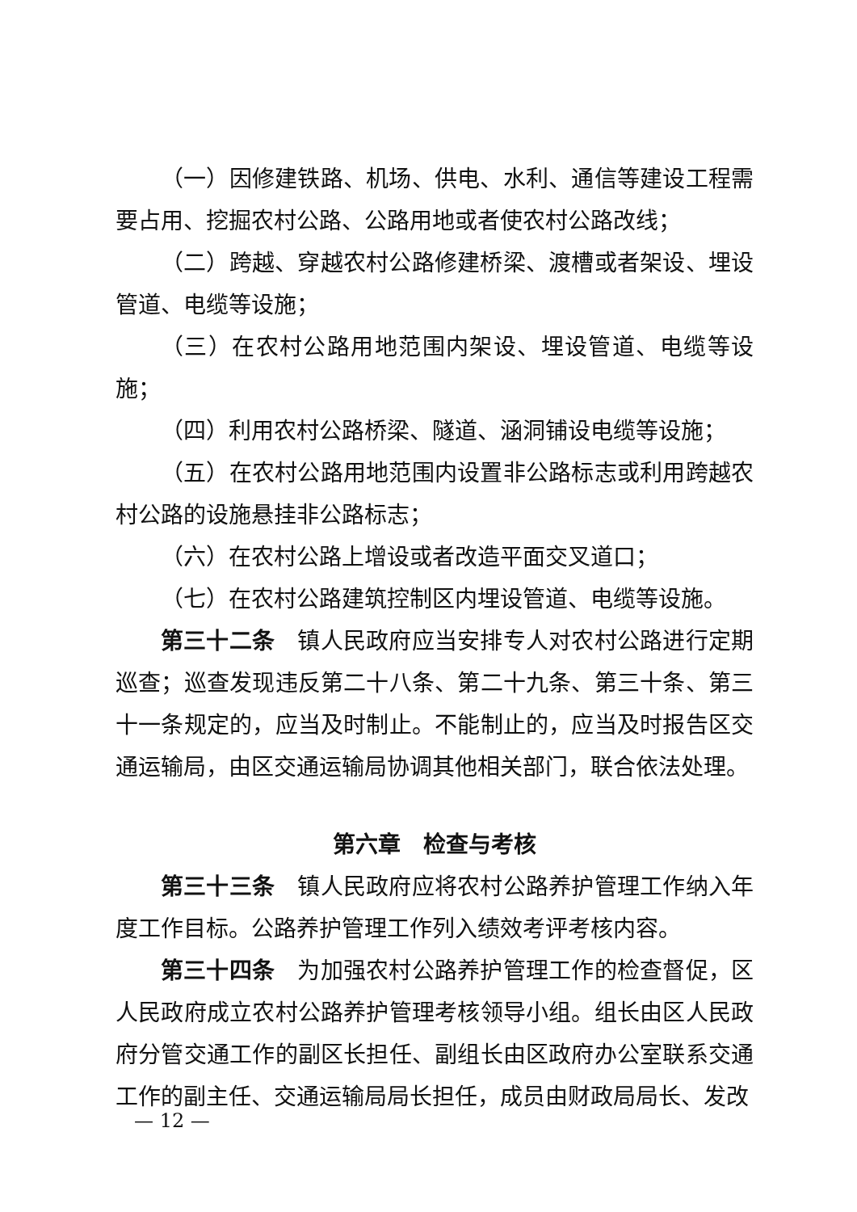（一）因修建铁路、机场、供电、水利、通信等建设工程需要占用、挖掘农村公路、公路用地或者使农村公路改线；
（二）跨越、穿越农村公路修建桥梁、渡槽或者架设、埋设管道、电缆等设施；
（三）在农村公路用地范围内架设、埋设管道、电缆等设施；
（四）利用农村公路桥梁、隧道、涵洞铺设电缆等设施；
（五）在农村公路用地范围内设置非公路标志或利用跨越农村公路的设施悬挂非公路标志；
（六）在农村公路上增设或者改造平面交叉道口；
（七）在农村公路建筑控制区内埋设管道、电缆等设施。
第三十二条　镇人民政府应当安排专人对农村公路进行定期巡查；巡查发现违反第二十八条、第二十九条、第三十条、第三十一条规定的，应当及时制止。不能制止的，应当及时报告区交通运输局，由区交通运输局协调其他相关部门，联合依法处理。
第六章　检查与考核
第三十三条　镇人民政府应将农村公路养护管理工作纳入年度工作目标。公路养护管理工作列入绩效考评考核内容。
第三十四条　为加强农村公路养护管理工作的检查督促，区人民政府成立农村公路养护管理考核领导小组。组长由区人民政府分管交通工作的副区长担任、副组长由区政府办公室联系交通工作的副主任、交通运输局局长担任，成员由财政局局长、发改
— 12 —